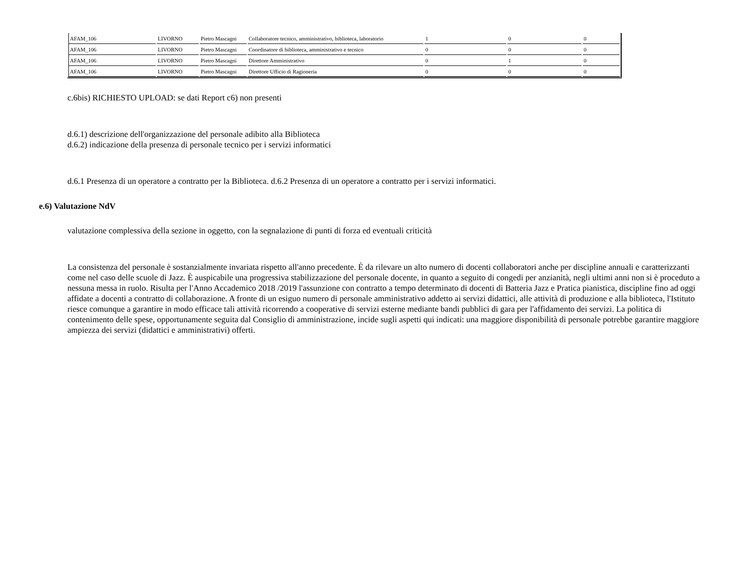| AFAM_106 | LIVORNO | Pietro Mascagni | Collaboratore tecnico, amministrativo, biblioteca, laboratorio | 1 | 0 | 0 |
| AFAM_106 | LIVORNO | Pietro Mascagni | Coordinatore di biblioteca, amministrativo e tecnico | 0 | 0 | 0 |
| AFAM_106 | LIVORNO | Pietro Mascagni | Direttore Amministrativo | 0 | 1 | 0 |
| AFAM_106 | LIVORNO | Pietro Mascagni | Direttore Ufficio di Ragioneria | 0 | 0 | 0 |
c.6bis) RICHIESTO UPLOAD: se dati Report c6) non presenti
d.6.1) descrizione dell'organizzazione del personale adibito alla Biblioteca
d.6.2) indicazione della presenza di personale tecnico per i servizi informatici
d.6.1 Presenza di un operatore a contratto per la Biblioteca. d.6.2 Presenza di un operatore a contratto per i servizi informatici.
e.6) Valutazione NdV
valutazione complessiva della sezione in oggetto, con la segnalazione di punti di forza ed eventuali criticità
La consistenza del personale è sostanzialmente invariata rispetto all'anno precedente. È da rilevare un alto numero di docenti collaboratori anche per discipline annuali e caratterizzanti come nel caso delle scuole di Jazz. È auspicabile una progressiva stabilizzazione del personale docente, in quanto a seguito di congedi per anzianità, negli ultimi anni non si è proceduto a nessuna messa in ruolo. Risulta per l'Anno Accademico 2018 /2019 l'assunzione con contratto a tempo determinato di docenti di Batteria Jazz e Pratica pianistica, discipline fino ad oggi affidate a docenti a contratto di collaborazione. A fronte di un esiguo numero di personale amministrativo addetto ai servizi didattici, alle attività di produzione e alla biblioteca, l'Istituto riesce comunque a garantire in modo efficace tali attività ricorrendo a cooperative di servizi esterne mediante bandi pubblici di gara per l'affidamento dei servizi. La politica di contenimento delle spese, opportunamente seguita dal Consiglio di amministrazione, incide sugli aspetti qui indicati: una maggiore disponibilità di personale potrebbe garantire maggiore ampiezza dei servizi (didattici e amministrativi) offerti.